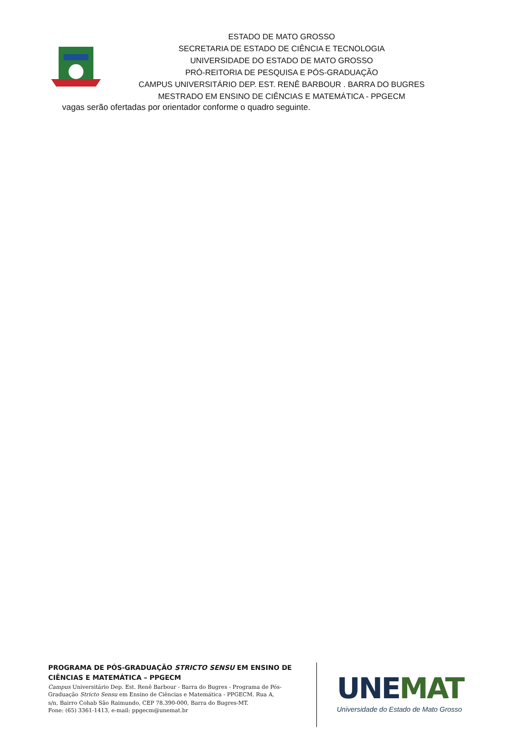ESTADO DE MATO GROSSO
SECRETARIA DE ESTADO DE CIÊNCIA E TECNOLOGIA
UNIVERSIDADE DO ESTADO DE MATO GROSSO
PRÓ-REITORIA DE PESQUISA E PÓS-GRADUAÇÃO
CAMPUS UNIVERSITÁRIO DEP. EST. RENÊ BARBOUR . BARRA DO BUGRES
MESTRADO EM ENSINO DE CIÊNCIAS E MATEMÁTICA - PPGECM
vagas serão ofertadas por orientador conforme o quadro seguinte.
PROGRAMA DE PÓS-GRADUAÇÃO STRICTO SENSU EM ENSINO DE CIÊNCIAS E MATEMÁTICA – PPGECM
Campus Universitário Dep. Est. Renê Barbour - Barra do Bugres - Programa de Pós-Graduação Stricto Sensu em Ensino de Ciências e Matemática - PPGECM. Rua A,
s/n, Bairro Cohab São Raimundo, CEP 78.390-000, Barra do Bugres-MT.
Fone: (65) 3361-1413, e-mail: ppgecm@unemat.br
UNE MAT
Universidade do Estado de Mato Grosso